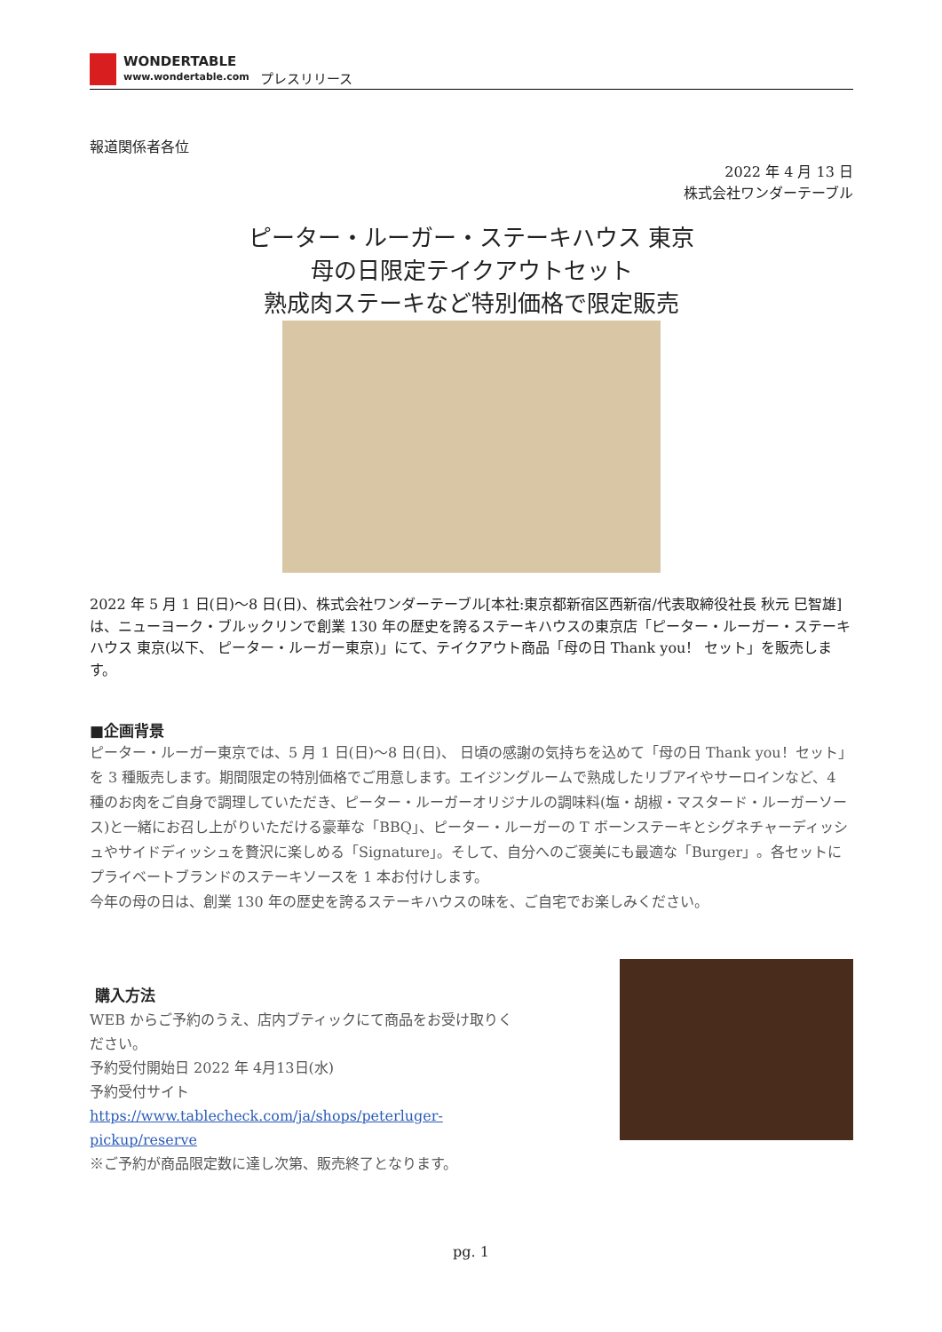WONDERTABLE
www.wondertable.com
プレスリリース
報道関係者各位
2022 年 4 月 13 日
株式会社ワンダーテーブル
ピーター・ルーガー・ステーキハウス 東京
母の日限定テイクアウトセット
熟成肉ステーキなど特別価格で限定販売
2022 年 5 月 1 日(日)～8 日(日)、株式会社ワンダーテーブル[本社:東京都新宿区西新宿/代表取締役社長 秋元 巳智雄]は、ニューヨーク・ブルックリンで創業 130 年の歴史を誇るステーキハウスの東京店「ピーター・ルーガー・ステーキハウス 東京(以下、 ピーター・ルーガー東京)」にて、テイクアウト商品「母の日 Thank you！ セット」を販売します。
■企画背景
ピーター・ルーガー東京では、5 月 1 日(日)～8 日(日)、 日頃の感謝の気持ちを込めて「母の日 Thank you！セット」を 3 種販売します。期間限定の特別価格でご用意します。エイジングルームで熟成したリブアイやサーロインなど、4 種のお肉をご自身で調理していただき、ピーター・ルーガーオリジナルの調味料(塩・胡椒・マスタード・ルーガーソース)と一緒にお召し上がりいただける豪華な「BBQ」、ピーター・ルーガーの T ボーンステーキとシグネチャーディッシュやサイドディッシュを贅沢に楽しめる「Signature」。そして、自分へのご褒美にも最適な「Burger」。各セットにプライベートブランドのステーキソースを 1 本お付けします。
今年の母の日は、創業 130 年の歴史を誇るステーキハウスの味を、ご自宅でお楽しみください。
購入方法
WEB からご予約のうえ、店内ブティックにて商品をお受け取りください。
予約受付開始日 2022 年 4月13日(水)
予約受付サイト https://www.tablecheck.com/ja/shops/peterluger-pickup/reserve
※ご予約が商品限定数に達し次第、販売終了となります。
pg. 1